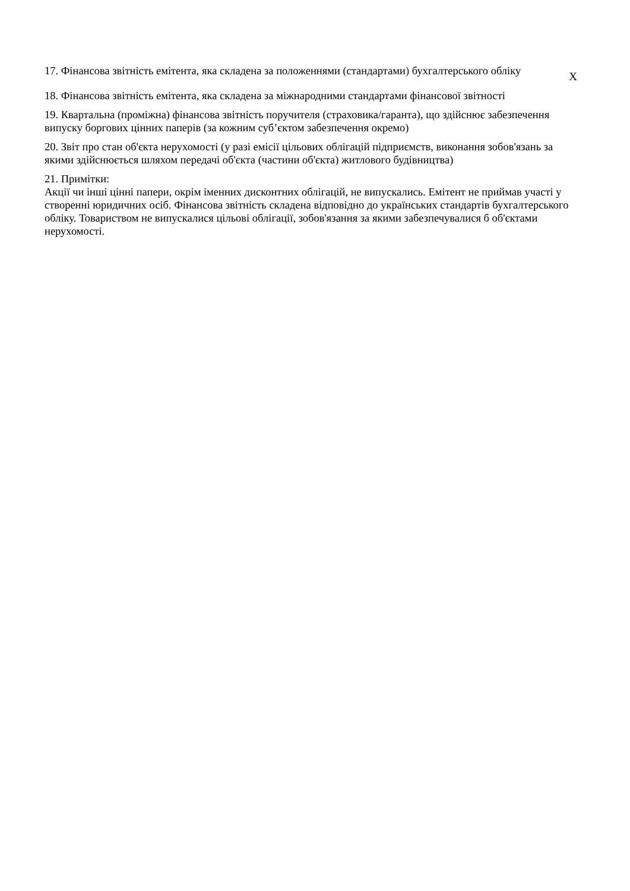| 17. Фінансова звітність емітента, яка складена за положеннями (стандартами) бухгалтерського обліку | X |
| 18. Фінансова звітність емітента, яка складена за міжнародними стандартами фінансової звітності | |
| 19. Квартальна (проміжна) фінансова звітність поручителя (страховика/гаранта), що здійснює забезпечення випуску боргових цінних паперів (за кожним суб’єктом забезпечення окремо) | |
| 20. Звіт про стан об'єкта нерухомості (у разі емісії цільових облігацій підприємств, виконання зобов'язань за якими здійснюється шляхом передачі об'єкта (частини об'єкта) житлового будівництва) | |
| 21. Примітки: Акції чи інші цінні папери, окрім іменних дисконтних облігацій, не випускались. Емітент не приймав участі у створенні юридичних осіб. Фінансова звітність складена відповідно до українських стандартів бухгалтерського обліку. Товариством не випускалися цільові облігації, зобов'язання за якими забезпечувалися б об'єктами нерухомості. | |